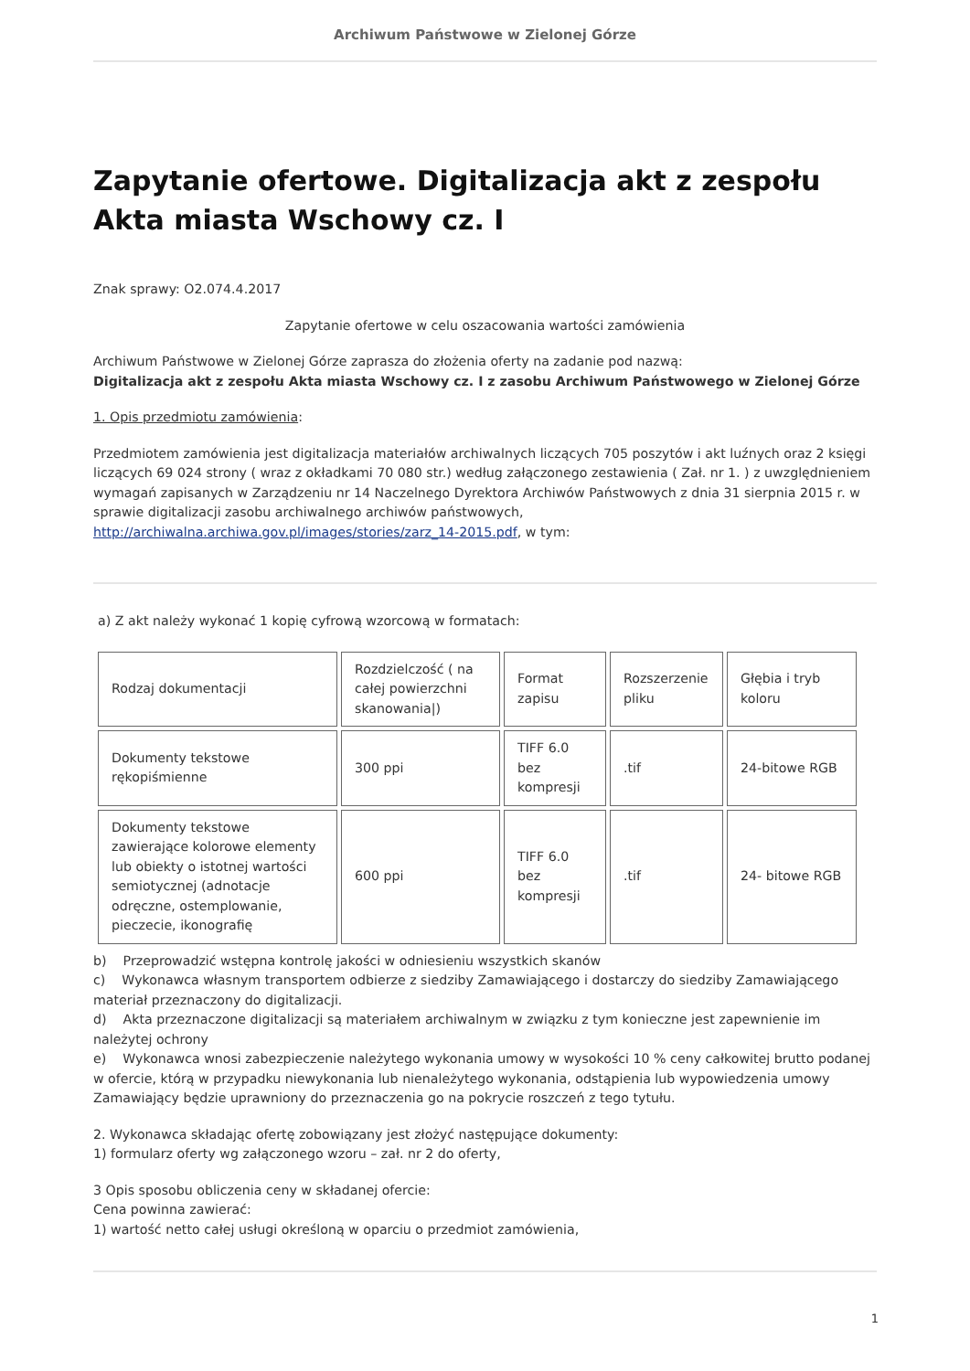Archiwum Państwowe w Zielonej Górze
Zapytanie ofertowe. Digitalizacja akt z zespołu Akta miasta Wschowy cz. I
Znak sprawy: O2.074.4.2017
Zapytanie ofertowe w celu oszacowania wartości zamówienia
Archiwum Państwowe w Zielonej Górze zaprasza do złożenia oferty na zadanie pod nazwą:
Digitalizacja akt z zespołu Akta miasta Wschowy cz. I z zasobu Archiwum Państwowego w Zielonej Górze
1. Opis przedmiotu zamówienia:
Przedmiotem zamówienia jest digitalizacja materiałów archiwalnych liczących 705 poszytów i akt luźnych oraz 2 księgi liczących 69 024 strony ( wraz z okładkami 70 080 str.) według załączonego zestawienia ( Zał. nr 1. ) z uwzględnieniem wymagań zapisanych w Zarządzeniu nr 14 Naczelnego Dyrektora Archiwów Państwowych z dnia 31 sierpnia 2015 r. w sprawie digitalizacji zasobu archiwalnego archiwów państwowych, http://archiwalna.archiwa.gov.pl/images/stories/zarz_14-2015.pdf, w tym:
a) Z akt należy wykonać 1 kopię cyfrową wzorcową w formatach:
| Rodzaj dokumentacji | Rozdzielczość ( na całej powierzchni skanowania/) | Format zapisu | Rozszerzenie pliku | Głębia i tryb koloru |
| Dokumenty tekstowe rękopiśmienne | 300 ppi | TIFF 6.0 bez kompresji | .tif | 24-bitowe RGB |
| Dokumenty tekstowe zawierające kolorowe elementy lub obiekty o istotnej wartości semiotycznej (adnotacje odręczne, ostemplowanie, pieczecie, ikonografię | 600 ppi | TIFF 6.0 bez kompresji | .tif | 24- bitowe RGB |
b) Przeprowadzić wstępna kontrolę jakości w odniesieniu wszystkich skanów
c) Wykonawca własnym transportem odbierze z siedziby Zamawiającego i dostarczy do siedziby Zamawiającego materiał przeznaczony do digitalizacji.
d) Akta przeznaczone digitalizacji są materiałem archiwalnym w związku z tym konieczne jest zapewnienie im należytej ochrony
e) Wykonawca wnosi zabezpieczenie należytego wykonania umowy w wysokości 10 % ceny całkowitej brutto podanej w ofercie, którą w przypadku niewykonania lub nienależytego wykonania, odstąpienia lub wypowiedzenia umowy Zamawiający będzie uprawniony do przeznaczenia go na pokrycie roszczeń z tego tytułu.
2. Wykonawca składając ofertę zobowiązany jest złożyć następujące dokumenty:
1) formularz oferty wg załączonego wzoru – zał. nr 2 do oferty,
3 Opis sposobu obliczenia ceny w składanej ofercie:
Cena powinna zawierać:
1) wartość netto całej usługi określoną w oparciu o przedmiot zamówienia,
1